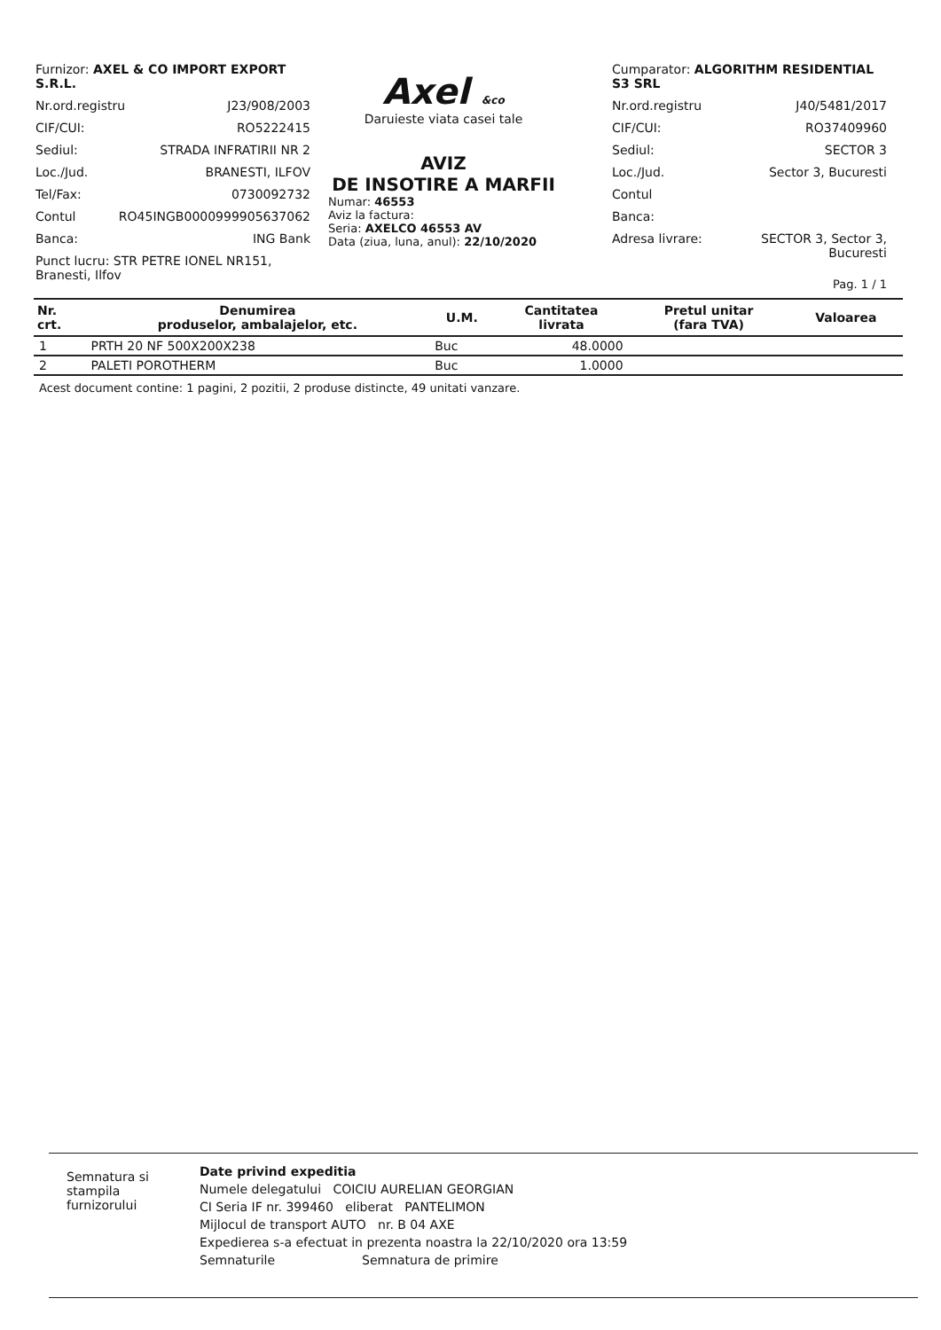Furnizor: AXEL & CO IMPORT EXPORT S.R.L.
Nr.ord.registru J23/908/2003
CIF/CUI: RO5222415
Sediul: STRADA INFRATIRII NR 2
Loc./Jud. BRANESTI, ILFOV
Tel/Fax: 0730092732
Contul RO45INGB0000999905637062
Banca: ING Bank
Punct lucru: STR PETRE IONEL NR151, Branesti, Ilfov
Axel &co
Daruieste viata casei tale
AVIZ
DE INSOTIRE A MARFII
Numar: 46553
Aviz la factura:
Seria: AXELCO 46553 AV
Data (ziua, luna, anul): 22/10/2020
Cumparator: ALGORITHM RESIDENTIAL S3 SRL
Nr.ord.registru J40/5481/2017
CIF/CUI: RO37409960
Sediul: SECTOR 3
Loc./Jud. Sector 3, Bucuresti
Contul
Banca:
Adresa livrare: SECTOR 3, Sector 3,
Bucuresti
Pag. 1 / 1
| Nr. crt. | Denumirea produselor, ambalajelor, etc. | U.M. | Cantitatea livrata | Pretul unitar (fara TVA) | Valoarea |
| --- | --- | --- | --- | --- | --- |
| 1 | PRTH 20 NF 500X200X238 | Buc | 48.0000 | | |
| 2 | PALETI POROTHERM | Buc | 1.0000 | | |
Acest document contine: 1 pagini, 2 pozitii, 2 produse distincte, 49 unitati vanzare.
Semnatura si stampila furnizorului
Date privind expeditia
Numele delegatului COICIU AURELIAN GEORGIAN
CI Seria IF nr. 399460 eliberat PANTELIMON
Mijlocul de transport AUTO nr. B 04 AXE
Expedierea s-a efectuat in prezenta noastra la 22/10/2020 ora 13:59
Semnaturile Semnatura de primire